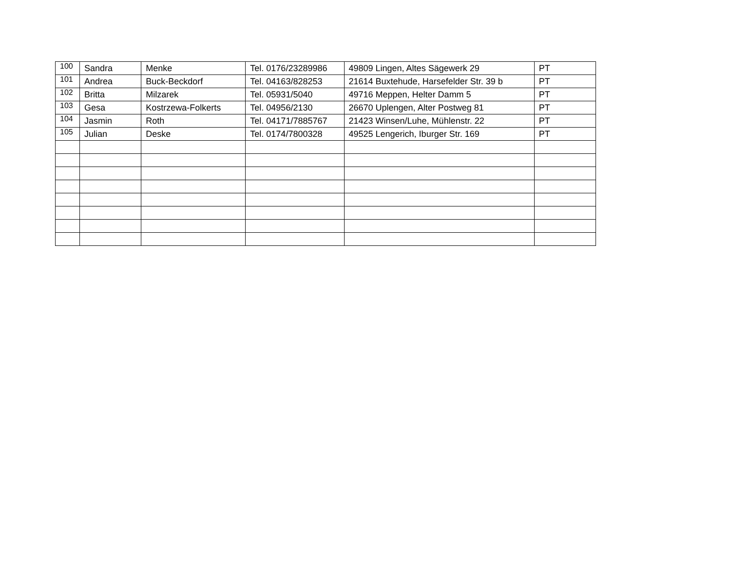| 100 | Sandra | Menke | Tel. 0176/23289986 | 49809 Lingen, Altes Sägewerk 29 | PT |
| 101 | Andrea | Buck-Beckdorf | Tel. 04163/828253 | 21614 Buxtehude, Harsefelder Str. 39 b | PT |
| 102 | Britta | Milzarek | Tel. 05931/5040 | 49716 Meppen, Helter Damm 5 | PT |
| 103 | Gesa | Kostrzewa-Folkerts | Tel. 04956/2130 | 26670 Uplengen, Alter Postweg 81 | PT |
| 104 | Jasmin | Roth | Tel. 04171/7885767 | 21423 Winsen/Luhe, Mühlenstr. 22 | PT |
| 105 | Julian | Deske | Tel. 0174/7800328 | 49525 Lengerich, Iburger Str. 169 | PT |